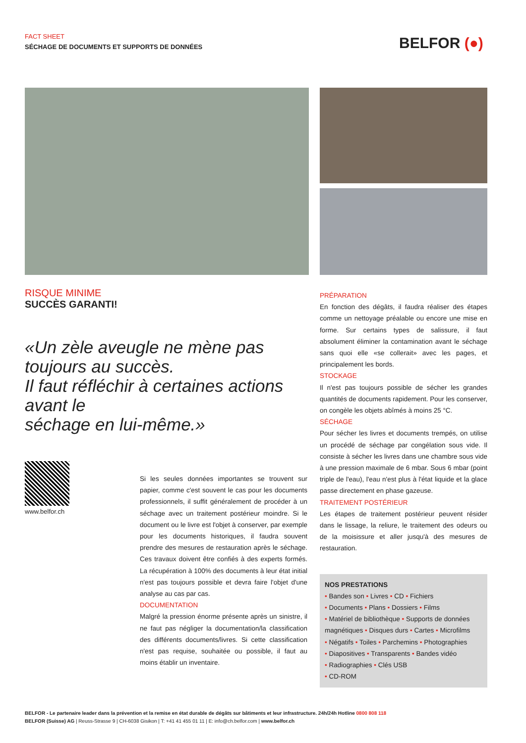FACT SHEET
SÉCHAGE DE DOCUMENTS ET SUPPORTS DE DONNÉES
BELFOR (●)
RISQUE MINIME
SUCCÈS GARANTI!
«Un zèle aveugle ne mène pas toujours au succès.
Il faut réfléchir à certaines actions avant le
séchage en lui-même.»
www.belfor.ch
Si les seules données importantes se trouvent sur papier, comme c'est souvent le cas pour les documents professionnels, il suffit généralement de procéder à un séchage avec un traitement postérieur moindre. Si le document ou le livre est l'objet à conserver, par exemple pour les documents historiques, il faudra souvent prendre des mesures de restauration après le séchage. Ces travaux doivent être confiés à des experts formés. La récupération à 100% des documents à leur état initial n'est pas toujours possible et devra faire l'objet d'une analyse au cas par cas.
DOCUMENTATION
Malgré la pression énorme présente après un sinistre, il ne faut pas négliger la documentation/la classification des différents documents/livres. Si cette classification n'est pas requise, souhaitée ou possible, il faut au moins établir un inventaire.
PRÉPARATION
En fonction des dégâts, il faudra réaliser des étapes comme un nettoyage préalable ou encore une mise en forme. Sur certains types de salissure, il faut absolument éliminer la contamination avant le séchage sans quoi elle «se collerait» avec les pages, et principalement les bords.
STOCKAGE
Il n'est pas toujours possible de sécher les grandes quantités de documents rapidement. Pour les conserver, on congèle les objets abîmés à moins 25 °C.
SÉCHAGE
Pour sécher les livres et documents trempés, on utilise un procédé de séchage par congélation sous vide. Il consiste à sécher les livres dans une chambre sous vide à une pression maximale de 6 mbar. Sous 6 mbar (point triple de l'eau), l'eau n'est plus à l'état liquide et la glace passe directement en phase gazeuse.
TRAITEMENT POSTÉRIEUR
Les étapes de traitement postérieur peuvent résider dans le lissage, la reliure, le traitement des odeurs ou de la moisissure et aller jusqu'à des mesures de restauration.
NOS PRESTATIONS
• Bandes son • Livres • CD • Fichiers
• Documents • Plans • Dossiers • Films
• Matériel de bibliothèque • Supports de données magnétiques • Disques durs • Cartes • Microfilms
• Négatifs • Toiles • Parchemins • Photographies
• Diapositives • Transparents • Bandes vidéo
• Radiographies • Clés USB
• CD-ROM
BELFOR - Le partenaire leader dans la prévention et la remise en état durable de dégâts sur bâtiments et leur infrastructure. 24h/24h Hotline 0800 808 118
BELFOR (Suisse) AG | Reuss-Strasse 9 | CH-6038 Gisikon | T: +41 41 455 01 11 | E: info@ch.belfor.com | www.belfor.ch